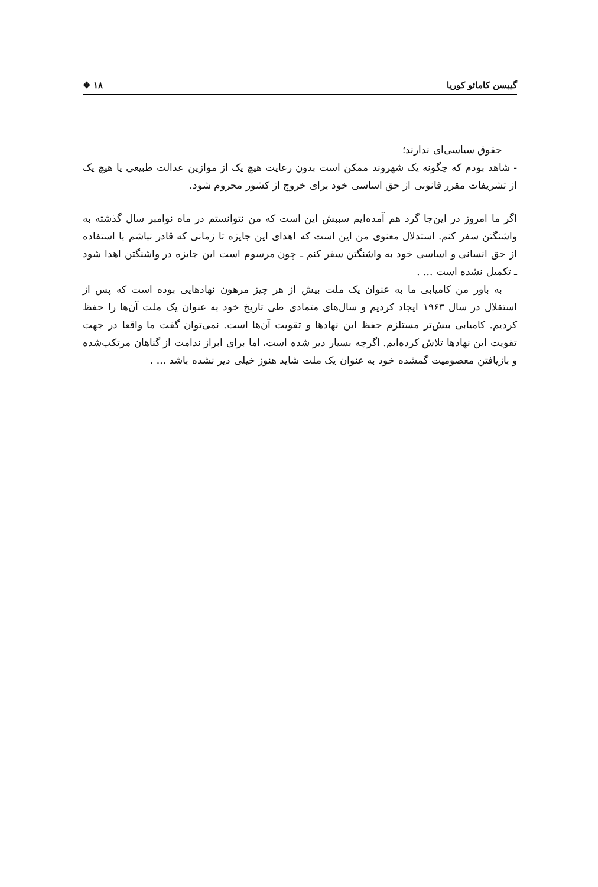گیبسن کامائو کوریا ۱۸ ❖
حقوق سیاسی‌ای ندارند؛
- شاهد بودم که چگونه یک شهروند ممکن است بدون رعایت هیچ یک از موازین عدالت طبیعی یا هیچ یک از تشریفات مقرر قانونی از حق اساسی خود برای خروج از کشور محروم شود.
اگر ما امروز در این‌جا گرد هم آمده‌ایم سببش این است که من نتوانستم در ماه نوامبر سال گذشته به واشنگتن سفر کنم. استدلال معنوی من این است که اهدای این جایزه تا زمانی که قادر نباشم با استفاده از حق انسانی و اساسی خود به واشنگتن سفر کنم ـ چون مرسوم است این جایزه در واشنگتن اهدا شود ـ تکمیل نشده است ... .
به باور من کامیابی ما به عنوان یک ملت بیش از هر چیز مرهون نهادهایی بوده است که پس از استقلال در سال ۱۹۶۳ ایجاد کردیم و سال‌های متمادی طی تاریخ خود به عنوان یک ملت آن‌ها را حفظ کردیم. کامیابی بیش‌تر مستلزم حفظ این نهادها و تقویت آن‌ها است. نمی‌توان گفت ما واقعا در جهت تقویت این نهادها تلاش کرده‌ایم. اگرچه بسیار دیر شده است، اما برای ابراز ندامت از گناهان مرتکب‌شده و بازیافتن معصومیت گمشده خود به عنوان یک ملت شاید هنوز خیلی دیر نشده باشد ... .